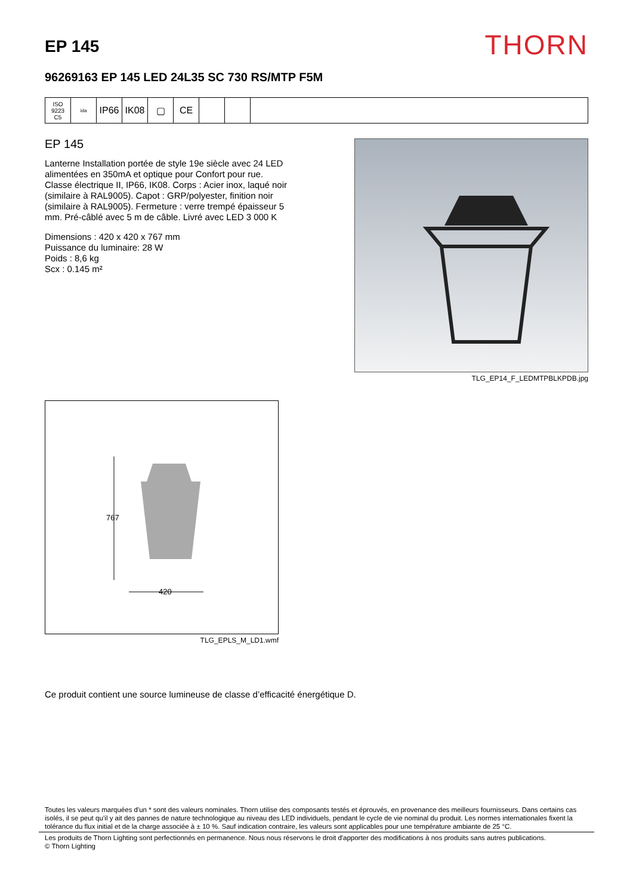EP 145
THORN
96269163 EP 145 LED 24L35 SC 730 RS/MTP F5M
ISO 9223
C5
ida
IP66 IK08 ▢ CE
EP 145
Lanterne Installation portée de style 19e siècle avec 24 LED alimentées en 350mA et optique pour Confort pour rue. Classe électrique II, IP66, IK08. Corps : Acier inox, laqué noir (similaire à RAL9005). Capot : GRP/polyester, finition noir (similaire à RAL9005). Fermeture : verre trempé épaisseur 5 mm. Pré-câblé avec 5 m de câble. Livré avec LED 3 000 K
Dimensions : 420 x 420 x 767 mm
Puissance du luminaire: 28 W
Poids : 8,6 kg
Scx : 0.145 m²
TLG_EP14_F_LEDMTPBLKPDB.jpg
767
420
TLG_EPLS_M_LD1.wmf
Ce produit contient une source lumineuse de classe d’efficacité énergétique D.
Toutes les valeurs marquées d'un * sont des valeurs nominales. Thorn utilise des composants testés et éprouvés, en provenance des meilleurs fournisseurs. Dans certains cas isolés, il se peut qu’il y ait des pannes de nature technologique au niveau des LED individuels, pendant le cycle de vie nominal du produit. Les normes internationales fixent la tolérance du flux initial et de la charge associée à ± 10 %. Sauf indication contraire, les valeurs sont applicables pour une température ambiante de 25 °C.
Les produits de Thorn Lighting sont perfectionnés en permanence. Nous nous réservons le droit d'apporter des modifications à nos produits sans autres publications.
© Thorn Lighting